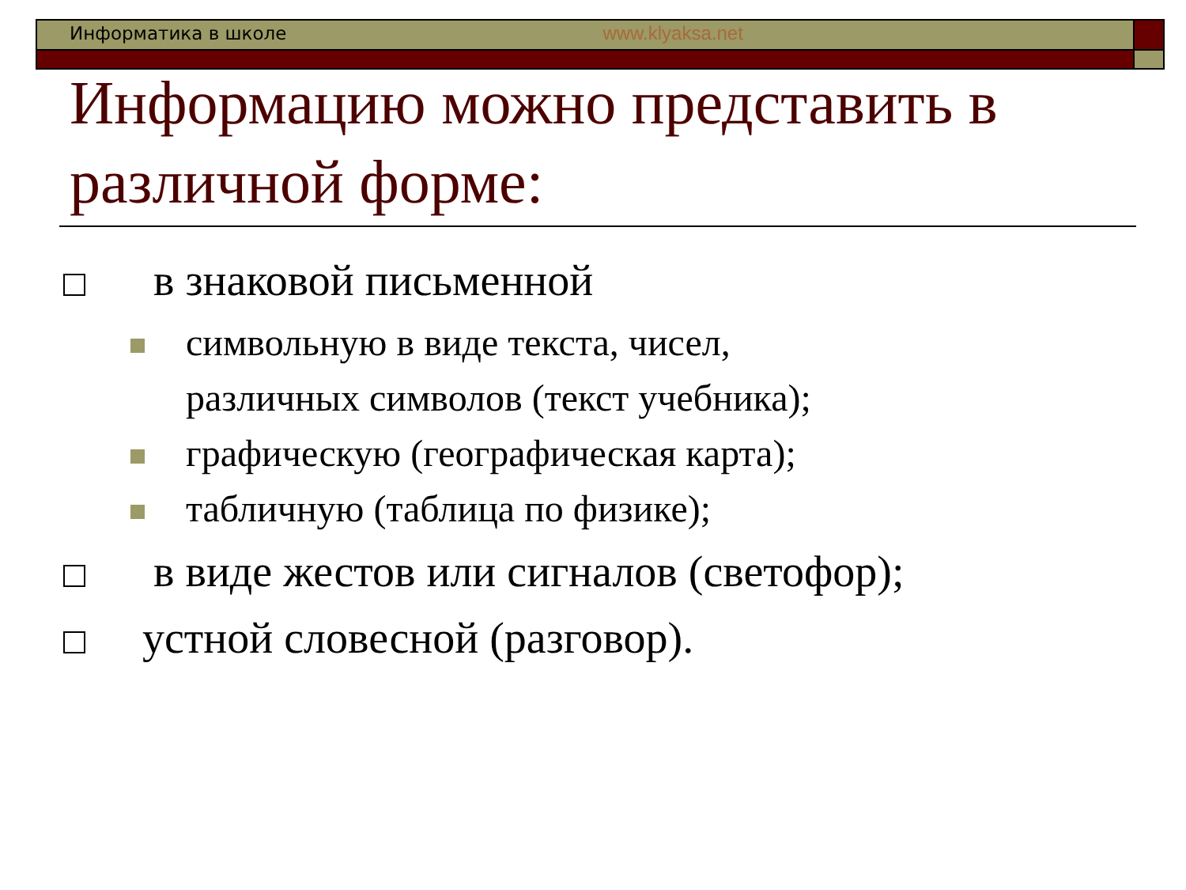Информатика в школе www.klyaksa.net
Информацию можно представить в различной форме:
в знаковой письменной
символьную в виде текста, чисел,
различных символов (текст учебника);
графическую (географическая карта);
табличную (таблица по физике);
в виде жестов или сигналов (светофор);
устной словесной (разговор).